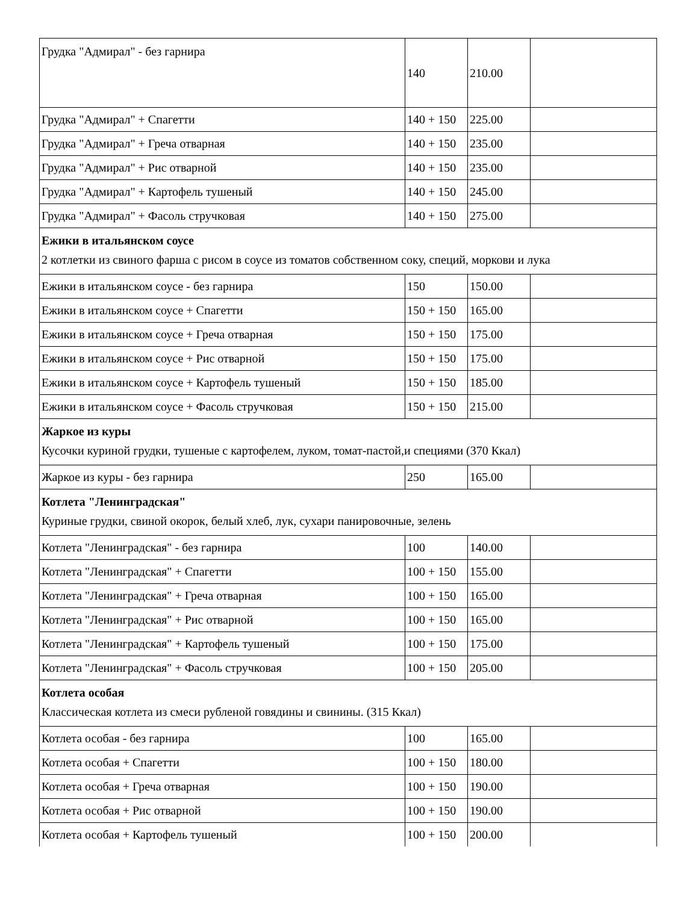| Грудка "Адмирал" - без гарнира | 140 | 210.00 | |
| Грудка "Адмирал" + Спагетти | 140 + 150 | 225.00 | |
| Грудка "Адмирал" + Греча отварная | 140 + 150 | 235.00 | |
| Грудка "Адмирал" + Рис отварной | 140 + 150 | 235.00 | |
| Грудка "Адмирал" + Картофель тушеный | 140 + 150 | 245.00 | |
| Грудка "Адмирал" + Фасоль стручковая | 140 + 150 | 275.00 | |
| Ежики в итальянском соусе 2 котлетки из свиного фарша с рисом в соусе из томатов собственном соку, специй, моркови и лука | | | |
| Ежики в итальянском соусе - без гарнира | 150 | 150.00 | |
| Ежики в итальянском соусе + Спагетти | 150 + 150 | 165.00 | |
| Ежики в итальянском соусе + Греча отварная | 150 + 150 | 175.00 | |
| Ежики в итальянском соусе + Рис отварной | 150 + 150 | 175.00 | |
| Ежики в итальянском соусе + Картофель тушеный | 150 + 150 | 185.00 | |
| Ежики в итальянском соусе + Фасоль стручковая | 150 + 150 | 215.00 | |
| Жаркое из куры Кусочки куриной грудки, тушеные с картофелем, луком, томат-пастой,и специями (370 Ккал) | | | |
| Жаркое из куры - без гарнира | 250 | 165.00 | |
| Котлета "Ленинградская" Куриные грудки, свиной окорок, белый хлеб, лук, сухари панировочные, зелень | | | |
| Котлета "Ленинградская" - без гарнира | 100 | 140.00 | |
| Котлета "Ленинградская" + Спагетти | 100 + 150 | 155.00 | |
| Котлета "Ленинградская" + Греча отварная | 100 + 150 | 165.00 | |
| Котлета "Ленинградская" + Рис отварной | 100 + 150 | 165.00 | |
| Котлета "Ленинградская" + Картофель тушеный | 100 + 150 | 175.00 | |
| Котлета "Ленинградская" + Фасоль стручковая | 100 + 150 | 205.00 | |
| Котлета особая Классическая котлета из смеси рубленой говядины и свинины. (315 Ккал) | | | |
| Котлета особая - без гарнира | 100 | 165.00 | |
| Котлета особая + Спагетти | 100 + 150 | 180.00 | |
| Котлета особая + Греча отварная | 100 + 150 | 190.00 | |
| Котлета особая + Рис отварной | 100 + 150 | 190.00 | |
| Котлета особая + Картофель тушеный | 100 + 150 | 200.00 | |